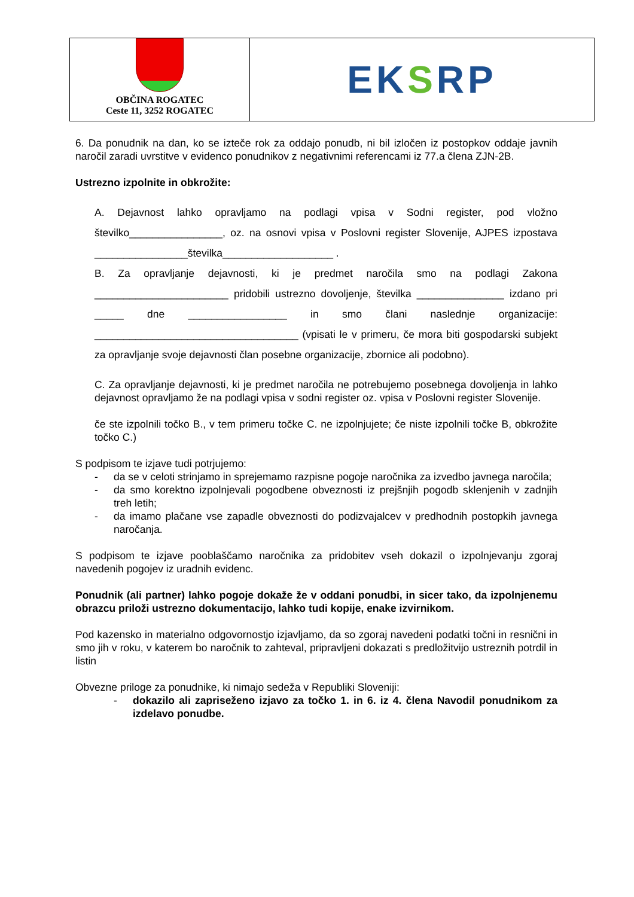OBČINA ROGATEC
Ceste 11, 3252 ROGATEC
EK S RP
6. Da ponudnik na dan, ko se izteče rok za oddajo ponudb, ni bil izločen iz postopkov oddaje javnih naročil zaradi uvrstitve v evidenco ponudnikov z negativnimi referencami iz 77.a člena ZJN-2B.
Ustrezno izpolnite in obkrožite:
A. Dejavnost lahko opravljamo na podlagi vpisa v Sodni register, pod vložno številko________________, oz. na osnovi vpisa v Poslovni register Slovenije, AJPES izpostava ________________številka___________________ .
B. Za opravljanje dejavnosti, ki je predmet naročila smo na podlagi Zakona _______________________ pridobili ustrezno dovoljenje, številka _______________ izdano pri _____ dne _________________ in smo člani naslednje organizacije: ___________________________________ (vpisati le v primeru, če mora biti gospodarski subjekt za opravljanje svoje dejavnosti član posebne organizacije, zbornice ali podobno).
C. Za opravljanje dejavnosti, ki je predmet naročila ne potrebujemo posebnega dovoljenja in lahko dejavnost opravljamo že na podlagi vpisa v sodni register oz. vpisa v Poslovni register Slovenije.
če ste izpolnili točko B., v tem primeru točke C. ne izpolnjujete; če niste izpolnili točke B, obkrožite točko C.)
S podpisom te izjave tudi potrjujemo:
- da se v celoti strinjamo in sprejemamo razpisne pogoje naročnika za izvedbo javnega naročila;
- da smo korektno izpolnjevali pogodbene obveznosti iz prejšnjih pogodb sklenjenih v zadnjih treh letih;
- da imamo plačane vse zapadle obveznosti do podizvajalcev v predhodnih postopkih javnega naročanja.
S podpisom te izjave pooblaščamo naročnika za pridobitev vseh dokazil o izpolnjevanju zgoraj navedenih pogojev iz uradnih evidenc.
Ponudnik (ali partner) lahko pogoje dokaže že v oddani ponudbi, in sicer tako, da izpolnjenemu obrazcu priloži ustrezno dokumentacijo, lahko tudi kopije, enake izvirnikom.
Pod kazensko in materialno odgovornostjo izjavljamo, da so zgoraj navedeni podatki točni in resnični in smo jih v roku, v katerem bo naročnik to zahteval, pripravljeni dokazati s predložitvijo ustreznih potrdil in listin
Obvezne priloge za ponudnike, ki nimajo sedeža v Republiki Sloveniji:
- dokazilo ali zapriseženo izjavo za točko 1. in 6. iz 4. člena Navodil ponudnikom za izdelavo ponudbe.